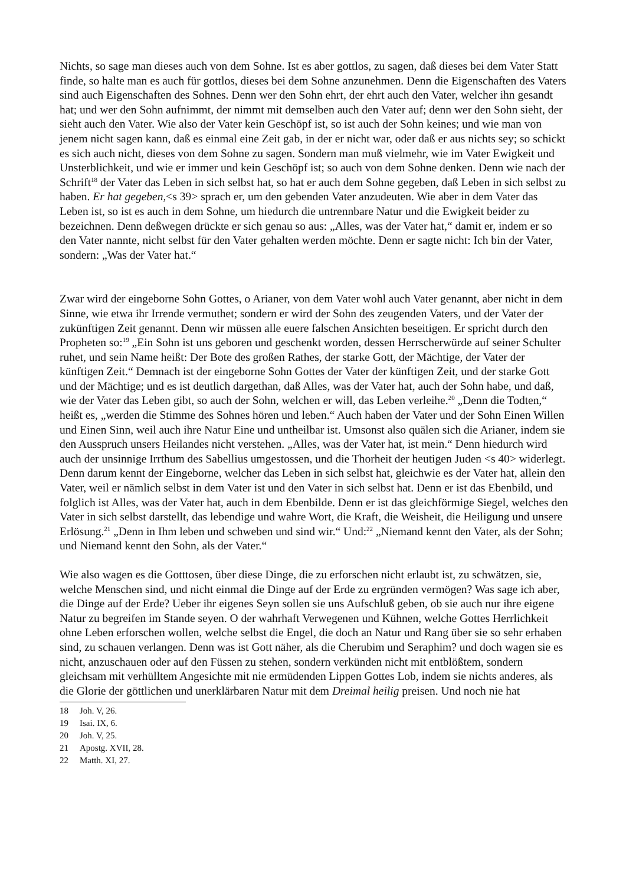Nichts, so sage man dieses auch von dem Sohne. Ist es aber gottlos, zu sagen, daß dieses bei dem Vater Statt finde, so halte man es auch für gottlos, dieses bei dem Sohne anzunehmen. Denn die Eigenschaften des Vaters sind auch Eigenschaften des Sohnes. Denn wer den Sohn ehrt, der ehrt auch den Vater, welcher ihn gesandt hat; und wer den Sohn aufnimmt, der nimmt mit demselben auch den Vater auf; denn wer den Sohn sieht, der sieht auch den Vater. Wie also der Vater kein Geschöpf ist, so ist auch der Sohn keines; und wie man von jenem nicht sagen kann, daß es einmal eine Zeit gab, in der er nicht war, oder daß er aus nichts sey; so schickt es sich auch nicht, dieses von dem Sohne zu sagen. Sondern man muß vielmehr, wie im Vater Ewigkeit und Unsterblichkeit, und wie er immer und kein Geschöpf ist; so auch von dem Sohne denken. Denn wie nach der Schrift<sup>18</sup> der Vater das Leben in sich selbst hat, so hat er auch dem Sohne gegeben, daß Leben in sich selbst zu haben. Er hat gegeben,<s 39> sprach er, um den gebenden Vater anzudeuten. Wie aber in dem Vater das Leben ist, so ist es auch in dem Sohne, um hiedurch die untrennbare Natur und die Ewigkeit beider zu bezeichnen. Denn deßwegen drückte er sich genau so aus: „Alles, was der Vater hat,“ damit er, indem er so den Vater nannte, nicht selbst für den Vater gehalten werden möchte. Denn er sagte nicht: Ich bin der Vater, sondern: „Was der Vater hat.“
Zwar wird der eingeborne Sohn Gottes, o Arianer, von dem Vater wohl auch Vater genannt, aber nicht in dem Sinne, wie etwa ihr Irrende vermuthet; sondern er wird der Sohn des zeugenden Vaters, und der Vater der zukünftigen Zeit genannt. Denn wir müssen alle euere falschen Ansichten beseitigen. Er spricht durch den Propheten so:<sup>19</sup> „Ein Sohn ist uns geboren und geschenkt worden, dessen Herrscherwürde auf seiner Schulter ruhet, und sein Name heißt: Der Bote des großen Rathes, der starke Gott, der Mächtige, der Vater der künftigen Zeit.“ Demnach ist der eingeborne Sohn Gottes der Vater der künftigen Zeit, und der starke Gott und der Mächtige; und es ist deutlich dargethan, daß Alles, was der Vater hat, auch der Sohn habe, und daß, wie der Vater das Leben gibt, so auch der Sohn, welchen er will, das Leben verleihe.<sup>20</sup> „Denn die Todten,“ heißt es, „werden die Stimme des Sohnes hören und leben.“ Auch haben der Vater und der Sohn Einen Willen und Einen Sinn, weil auch ihre Natur Eine und untheilbar ist. Umsonst also quälen sich die Arianer, indem sie den Ausspruch unsers Heilandes nicht verstehen. „Alles, was der Vater hat, ist mein.“ Denn hiedurch wird auch der unsinnige Irrthum des Sabellius umgestossen, und die Thorheit der heutigen Juden <s 40> widerlegt. Denn darum kennt der Eingeborne, welcher das Leben in sich selbst hat, gleichwie es der Vater hat, allein den Vater, weil er nämlich selbst in dem Vater ist und den Vater in sich selbst hat. Denn er ist das Ebenbild, und folglich ist Alles, was der Vater hat, auch in dem Ebenbilde. Denn er ist das gleichförmige Siegel, welches den Vater in sich selbst darstellt, das lebendige und wahre Wort, die Kraft, die Weisheit, die Heiligung und unsere Erlösung.<sup>21</sup> „Denn in Ihm leben und schweben und sind wir.“ Und:<sup>22</sup> „Niemand kennt den Vater, als der Sohn; und Niemand kennt den Sohn, als der Vater.“
Wie also wagen es die Gotttosen, über diese Dinge, die zu erforschen nicht erlaubt ist, zu schwätzen, sie, welche Menschen sind, und nicht einmal die Dinge auf der Erde zu ergründen vermögen? Was sage ich aber, die Dinge auf der Erde? Ueber ihr eigenes Seyn sollen sie uns Aufschluß geben, ob sie auch nur ihre eigene Natur zu begreifen im Stande seyen. O der wahrhaft Verwegenen und Kühnen, welche Gottes Herrlichkeit ohne Leben erforschen wollen, welche selbst die Engel, die doch an Natur und Rang über sie so sehr erhaben sind, zu schauen verlangen. Denn was ist Gott näher, als die Cherubim und Seraphim? und doch wagen sie es nicht, anzuschauen oder auf den Füssen zu stehen, sondern verkünden nicht mit entblößtem, sondern gleichsam mit verhülltem Angesichte mit nie ermüdenden Lippen Gottes Lob, indem sie nichts anderes, als die Glorie der göttlichen und unerklärbaren Natur mit dem Dreimal heilig preisen. Und noch nie hat
18 Joh. V, 26.
19 Isai. IX, 6.
20 Joh. V, 25.
21 Apostg. XVII, 28.
22 Matth. XI, 27.